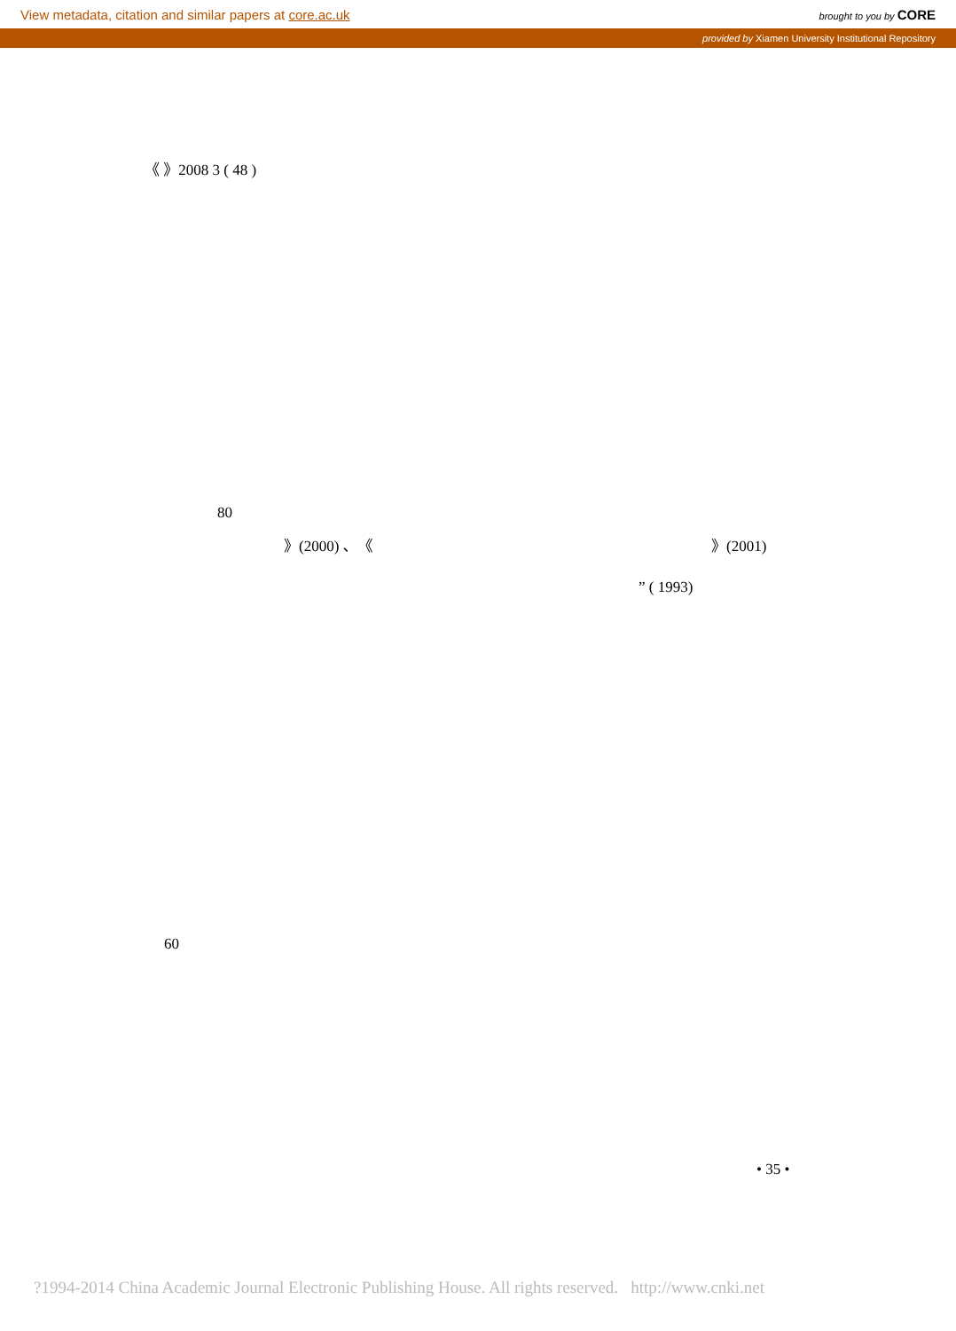View metadata, citation and similar papers at core.ac.uk brought to you by CORE
provided by Xiamen University Institutional Repository
《 》2008 3 ( 48 )
80
》(2000) 、《 》(2001)
” ( 1993)
60
• 35 •
?1994-2014 China Academic Journal Electronic Publishing House. All rights reserved. http://www.cnki.net